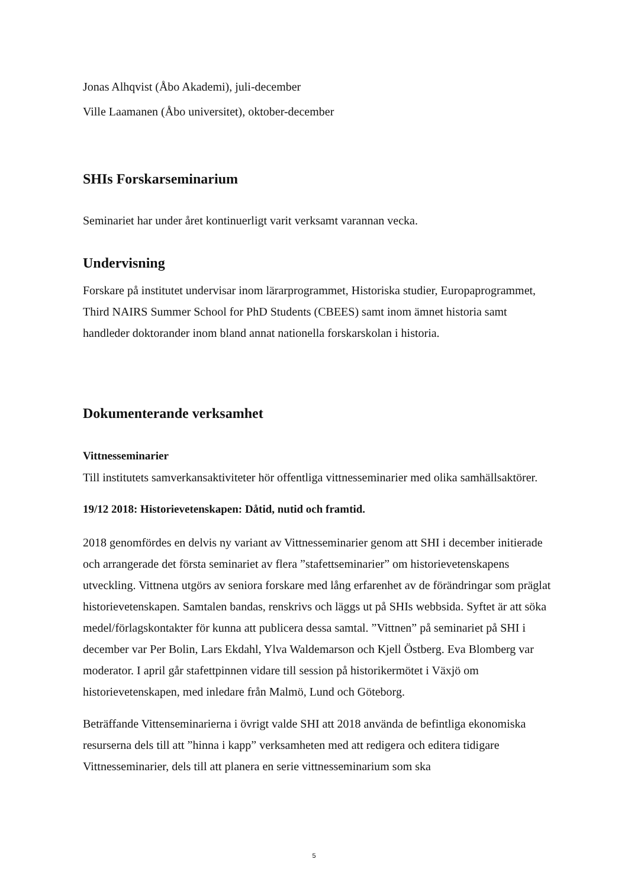Jonas Alhqvist (Åbo Akademi), juli-december
Ville Laamanen (Åbo universitet), oktober-december
SHIs Forskarseminarium
Seminariet har under året kontinuerligt varit verksamt varannan vecka.
Undervisning
Forskare på institutet undervisar inom lärarprogrammet, Historiska studier, Europaprogrammet, Third NAIRS Summer School for PhD Students (CBEES) samt inom ämnet historia samt handleder doktorander inom bland annat nationella forskarskolan i historia.
Dokumenterande verksamhet
Vittnesseminarier
Till institutets samverkansaktiviteter hör offentliga vittnesseminarier med olika samhällsaktörer.
19/12 2018: Historievetenskapen: Dåtid, nutid och framtid.
2018 genomfördes en delvis ny variant av Vittnesseminarier genom att SHI i december initierade och arrangerade det första seminariet av flera ”stafettseminarier” om historievetenskapens utveckling. Vittnena utgörs av seniora forskare med lång erfarenhet av de förändringar som präglat historievetenskapen. Samtalen bandas, renskrivs och läggs ut på SHIs webbsida. Syftet är att söka medel/förlagskontakter för kunna att publicera dessa samtal. ”Vittnen” på seminariet på SHI i december var Per Bolin, Lars Ekdahl, Ylva Waldemarson och Kjell Östberg. Eva Blomberg var moderator. I april går stafettpinnen vidare till session på historikermötet i Växjö om historievetenskapen, med inledare från Malmö, Lund och Göteborg.
Beträffande Vittenseminarierna i övrigt valde SHI att 2018 använda de befintliga ekonomiska resurserna dels till att ”hinna i kapp” verksamheten med att redigera och editera tidigare Vittnesseminarier, dels till att planera en serie vittnesseminarium som ska
5